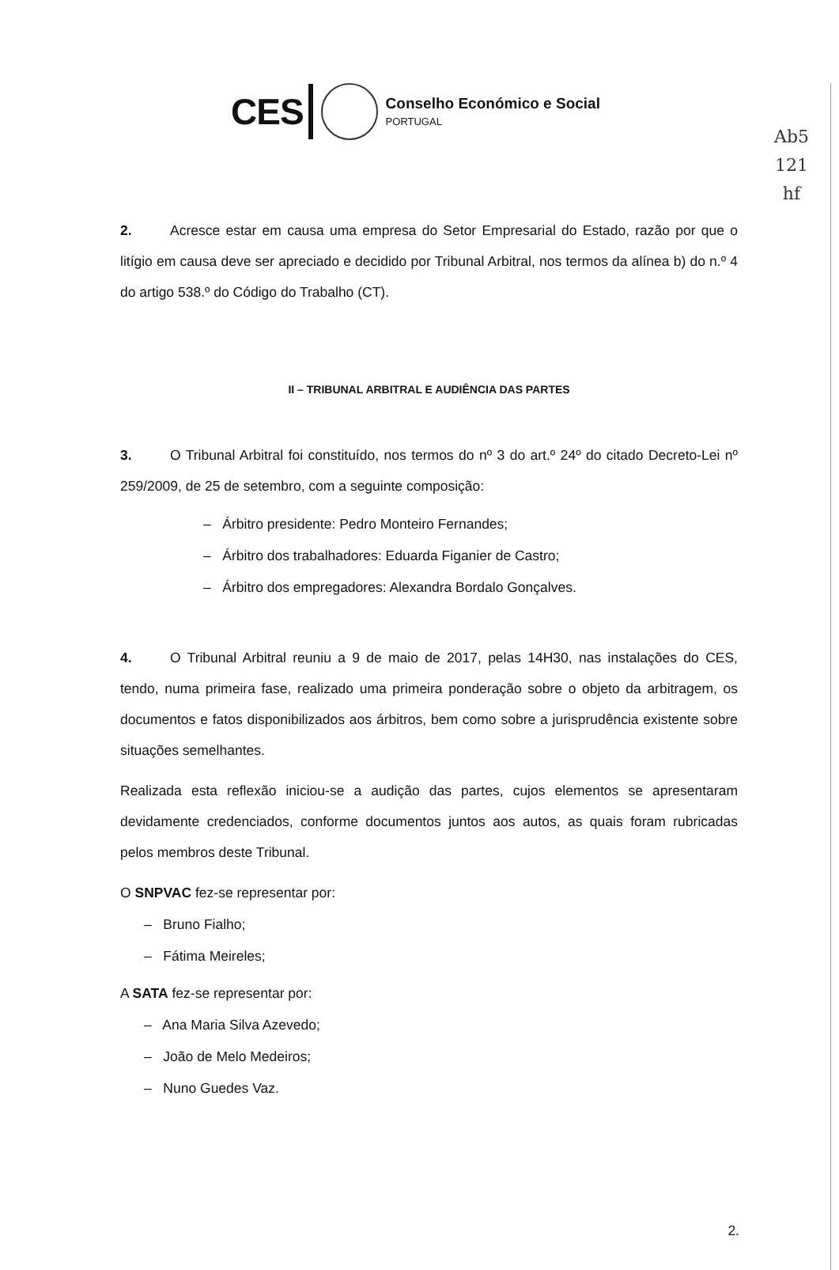Ab5
121
hf
CES
Conselho Económico e Social
PORTUGAL
2. Acresce estar em causa uma empresa do Setor Empresarial do Estado, razão por que o litígio em causa deve ser apreciado e decidido por Tribunal Arbitral, nos termos da alínea b) do n.º 4 do artigo 538.º do Código do Trabalho (CT).
II – TRIBUNAL ARBITRAL E AUDIÊNCIA DAS PARTES
3. O Tribunal Arbitral foi constituído, nos termos do nº 3 do art.º 24º do citado Decreto-Lei nº 259/2009, de 25 de setembro, com a seguinte composição:
– Árbitro presidente: Pedro Monteiro Fernandes;
– Árbitro dos trabalhadores: Eduarda Figanier de Castro;
– Árbitro dos empregadores: Alexandra Bordalo Gonçalves.
4. O Tribunal Arbitral reuniu a 9 de maio de 2017, pelas 14H30, nas instalações do CES, tendo, numa primeira fase, realizado uma primeira ponderação sobre o objeto da arbitragem, os documentos e fatos disponibilizados aos árbitros, bem como sobre a jurisprudência existente sobre situações semelhantes.
Realizada esta reflexão iniciou-se a audição das partes, cujos elementos se apresentaram devidamente credenciados, conforme documentos juntos aos autos, as quais foram rubricadas pelos membros deste Tribunal.
O SNPVAC fez-se representar por:
– Bruno Fialho;
– Fátima Meireles;
A SATA fez-se representar por:
– Ana Maria Silva Azevedo;
– João de Melo Medeiros;
– Nuno Guedes Vaz.
2.